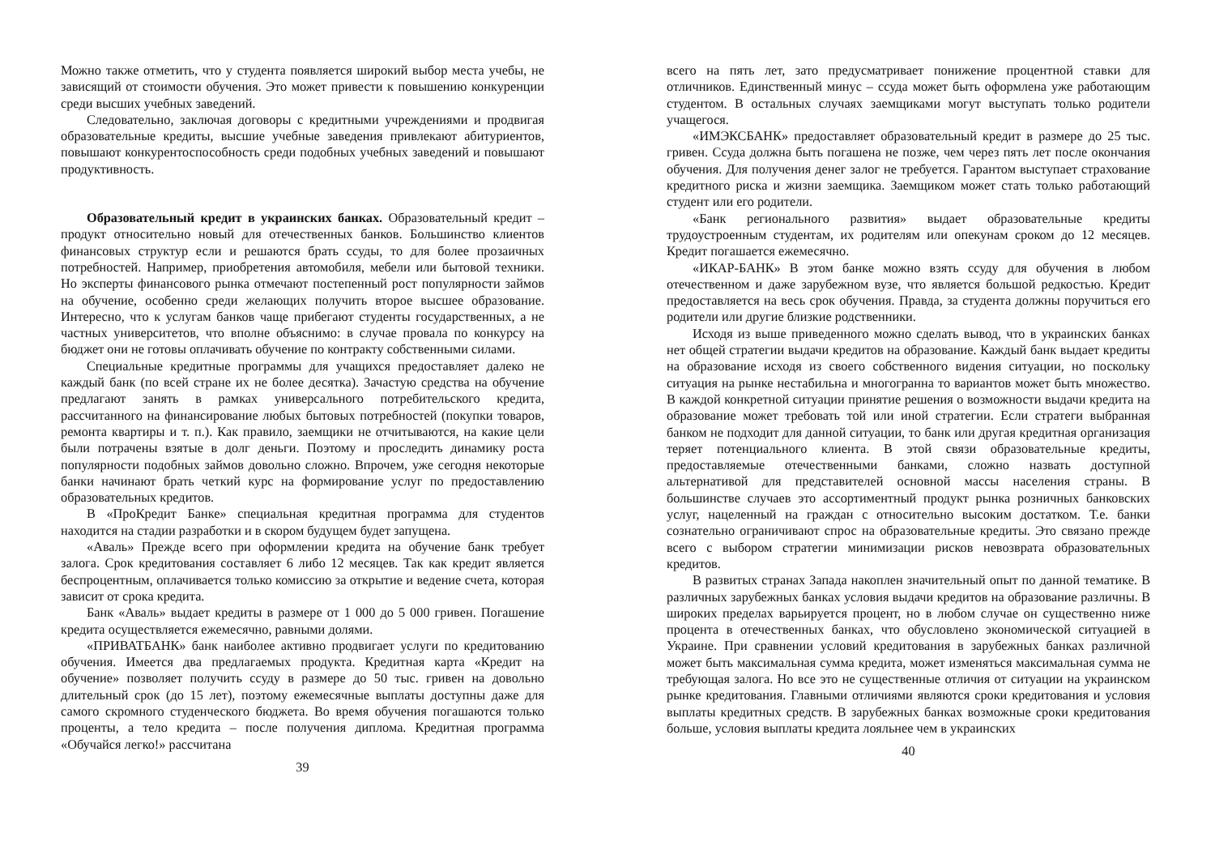Можно также отметить, что у студента появляется широкий выбор места учебы, не зависящий от стоимости обучения. Это может привести к повышению конкуренции среди высших учебных заведений.
Следовательно, заключая договоры с кредитными учреждениями и продвигая образовательные кредиты, высшие учебные заведения привлекают абитуриентов, повышают конкурентоспособность среди подобных учебных заведений и повышают продуктивность.
Образовательный кредит в украинских банках. Образовательный кредит – продукт относительно новый для отечественных банков. Большинство клиентов финансовых структур если и решаются брать ссуды, то для более прозаичных потребностей. Например, приобретения автомобиля, мебели или бытовой техники. Но эксперты финансового рынка отмечают постепенный рост популярности займов на обучение, особенно среди желающих получить второе высшее образование. Интересно, что к услугам банков чаще прибегают студенты государственных, а не частных университетов, что вполне объяснимо: в случае провала по конкурсу на бюджет они не готовы оплачивать обучение по контракту собственными силами.
Специальные кредитные программы для учащихся предоставляет далеко не каждый банк (по всей стране их не более десятка). Зачастую средства на обучение предлагают занять в рамках универсального потребительского кредита, рассчитанного на финансирование любых бытовых потребностей (покупки товаров, ремонта квартиры и т. п.). Как правило, заемщики не отчитываются, на какие цели были потрачены взятые в долг деньги. Поэтому и проследить динамику роста популярности подобных займов довольно сложно. Впрочем, уже сегодня некоторые банки начинают брать четкий курс на формирование услуг по предоставлению образовательных кредитов.
В «ПроКредит Банке» специальная кредитная программа для студентов находится на стадии разработки и в скором будущем будет запущена.
«Аваль» Прежде всего при оформлении кредита на обучение банк требует залога. Срок кредитования составляет 6 либо 12 месяцев. Так как кредит является беспроцентным, оплачивается только комиссию за открытие и ведение счета, которая зависит от срока кредита.
Банк «Аваль» выдает кредиты в размере от 1 000 до 5 000 гривен. Погашение кредита осуществляется ежемесячно, равными долями.
«ПРИВАТБАНК» банк наиболее активно продвигает услуги по кредитованию обучения. Имеется два предлагаемых продукта. Кредитная карта «Кредит на обучение» позволяет получить ссуду в размере до 50 тыс. гривен на довольно длительный срок (до 15 лет), поэтому ежемесячные выплаты доступны даже для самого скромного студенческого бюджета. Во время обучения погашаются только проценты, а тело кредита – после получения диплома. Кредитная программа «Обучайся легко!» рассчитана
39
всего на пять лет, зато предусматривает понижение процентной ставки для отличников. Единственный минус – ссуда может быть оформлена уже работающим студентом. В остальных случаях заемщиками могут выступать только родители учащегося.
«ИМЭКСБАНК» предоставляет образовательный кредит в размере до 25 тыс. гривен. Ссуда должна быть погашена не позже, чем через пять лет после окончания обучения. Для получения денег залог не требуется. Гарантом выступает страхование кредитного риска и жизни заемщика. Заемщиком может стать только работающий студент или его родители.
«Банк регионального развития» выдает образовательные кредиты трудоустроенным студентам, их родителям или опекунам сроком до 12 месяцев. Кредит погашается ежемесячно.
«ИКАР-БАНК» В этом банке можно взять ссуду для обучения в любом отечественном и даже зарубежном вузе, что является большой редкостью. Кредит предоставляется на весь срок обучения. Правда, за студента должны поручиться его родители или другие близкие родственники.
Исходя из выше приведенного можно сделать вывод, что в украинских банках нет общей стратегии выдачи кредитов на образование. Каждый банк выдает кредиты на образование исходя из своего собственного видения ситуации, но поскольку ситуация на рынке нестабильна и многогранна то вариантов может быть множество. В каждой конкретной ситуации принятие решения о возможности выдачи кредита на образование может требовать той или иной стратегии. Если стратеги выбранная банком не подходит для данной ситуации, то банк или другая кредитная организация теряет потенциального клиента. В этой связи образовательные кредиты, предоставляемые отечественными банками, сложно назвать доступной альтернативой для представителей основной массы населения страны. В большинстве случаев это ассортиментный продукт рынка розничных банковских услуг, нацеленный на граждан с относительно высоким достатком. Т.е. банки сознательно ограничивают спрос на образовательные кредиты. Это связано прежде всего с выбором стратегии минимизации рисков невозврата образовательных кредитов.
В развитых странах Запада накоплен значительный опыт по данной тематике. В различных зарубежных банках условия выдачи кредитов на образование различны. В широких пределах варьируется процент, но в любом случае он существенно ниже процента в отечественных банках, что обусловлено экономической ситуацией в Украине. При сравнении условий кредитования в зарубежных банках различной может быть максимальная сумма кредита, может изменяться максимальная сумма не требующая залога. Но все это не существенные отличия от ситуации на украинском рынке кредитования. Главными отличиями являются сроки кредитования и условия выплаты кредитных средств. В зарубежных банках возможные сроки кредитования больше, условия выплаты кредита лояльнее чем в украинских
40